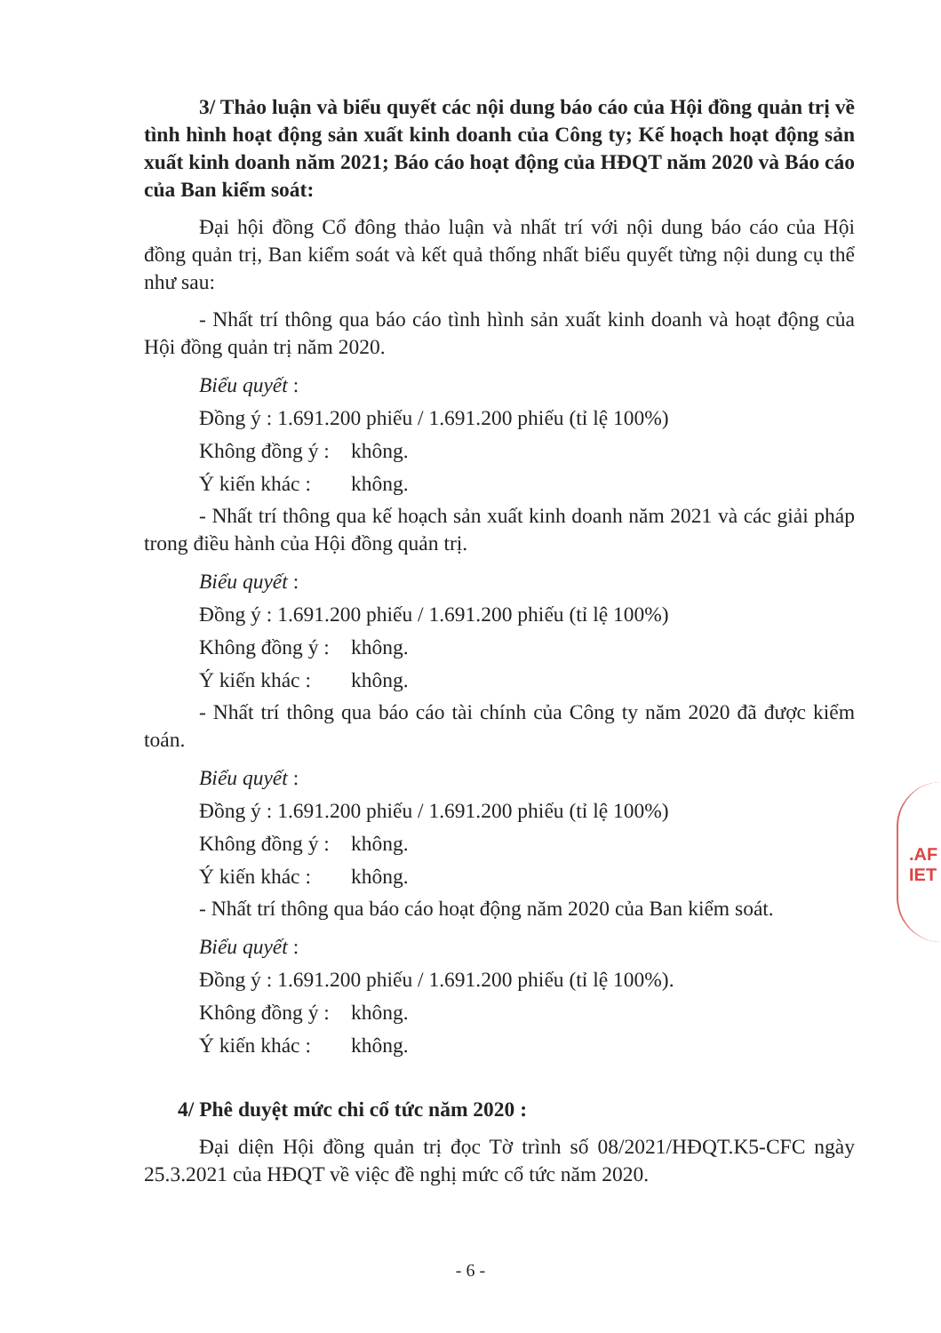3/ Thảo luận và biểu quyết các nội dung báo cáo của Hội đồng quản trị về tình hình hoạt động sản xuất kinh doanh của Công ty; Kế hoạch hoạt động sản xuất kinh doanh năm 2021; Báo cáo hoạt động của HĐQT năm 2020 và Báo cáo của Ban kiểm soát:
Đại hội đồng Cổ đông thảo luận và nhất trí với nội dung báo cáo của Hội đồng quản trị, Ban kiểm soát và kết quả thống nhất biểu quyết từng nội dung cụ thể như sau:
- Nhất trí thông qua báo cáo tình hình sản xuất kinh doanh và hoạt động của Hội đồng quản trị năm 2020.
Biểu quyết :
Đồng ý : 1.691.200 phiếu / 1.691.200 phiếu (tỉ lệ 100%)
Không đồng ý : không.
Ý kiến khác : không.
- Nhất trí thông qua kế hoạch sản xuất kinh doanh năm 2021 và các giải pháp trong điều hành của Hội đồng quản trị.
Biểu quyết :
Đồng ý : 1.691.200 phiếu / 1.691.200 phiếu (tỉ lệ 100%)
Không đồng ý : không.
Ý kiến khác : không.
- Nhất trí thông qua báo cáo tài chính của Công ty năm 2020 đã được kiểm toán.
Biểu quyết :
Đồng ý : 1.691.200 phiếu / 1.691.200 phiếu (tỉ lệ 100%)
Không đồng ý : không.
Ý kiến khác : không.
- Nhất trí thông qua báo cáo hoạt động năm 2020 của Ban kiểm soát.
Biểu quyết :
Đồng ý : 1.691.200 phiếu / 1.691.200 phiếu (tỉ lệ 100%).
Không đồng ý : không.
Ý kiến khác : không.
4/ Phê duyệt mức chi cổ tức năm 2020 :
Đại diện Hội đồng quản trị đọc Tờ trình số 08/2021/HĐQT.K5-CFC ngày 25.3.2021 của HĐQT về việc đề nghị mức cổ tức năm 2020.
.AF
IET
- 6 -